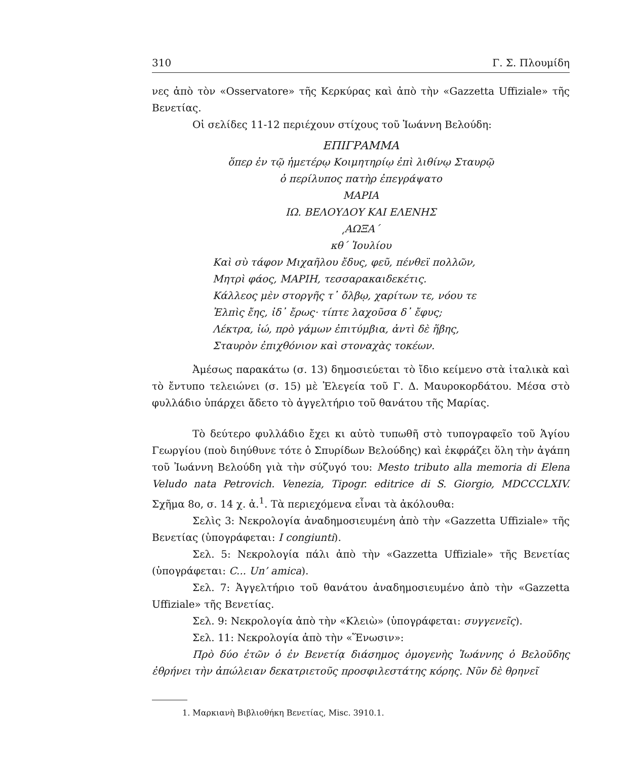310 Γ. Σ. Πλουμίδη
νες ἀπὸ τὸν «Osservatore» τῆς Κερκύρας καὶ ἀπὸ τὴν «Gazzetta Uffiziale» τῆς Βενετίας.
Οἱ σελίδες 11-12 περιέχουν στίχους τοῦ Ἰωάννη Βελούδη:
ΕΠΙΓΡΑΜΜΑ
ὅπερ ἐν τῷ ἡμετέρῳ Κοιμητηρίῳ ἐπὶ λιθίνῳ Σταυρῷ
ὁ περίλυπος πατὴρ ἐπεγράψατο
ΜΑΡΙΑ
ΙΩ. ΒΕΛΟΥΔΟΥ ΚΑΙ ΕΛΕΝΗΣ
͵ΑΩΞΑ΄
κθ΄ Ἰουλίου
Καὶ σὺ τάφον Μιχαῆλου ἔδυς, φεῦ, πένθεϊ πολλῶν,
Μητρὶ φάος, ΜΑΡΙΗ, τεσσαρακαιδεκέτις.
Κάλλεος μὲν στοργῆς τ᾽ ὄλβῳ, χαρίτων τε, νόου τε
Ἐλπὶς ἔης, ἰδ᾽ ἔρως· τίπτε λαχοῦσα δ᾽ ἔφυς;
Λέκτρα, ἰώ, πρὸ γάμων ἐπιτύμβια, ἀντὶ δὲ ἥβης,
Σταυρὸν ἐπιχθόνιον καὶ στοναχὰς τοκέων.
Ἀμέσως παρακάτω (σ. 13) δημοσιεύεται τὸ ἴδιο κείμενο στὰ ἰταλικὰ καὶ τὸ ἔντυπο τελειώνει (σ. 15) μὲ Ἐλεγεία τοῦ Γ. Δ. Μαυροκορδάτου. Μέσα στὸ φυλλάδιο ὑπάρχει ἄδετο τὸ ἀγγελτήριο τοῦ θανάτου τῆς Μαρίας.
Τὸ δεύτερο φυλλάδιο ἔχει κι αὐτὸ τυπωθῆ στὸ τυπογραφεῖο τοῦ Ἁγίου Γεωργίου (ποὺ διηύθυνε τότε ὁ Σπυρίδων Βελούδης) καὶ ἐκφράζει ὅλη τὴν ἀγάπη τοῦ Ἰωάννη Βελούδη γιὰ τὴν σύζυγό του: Mesto tributo alla memoria di Elena Veludo nata Petrovich. Venezia, Tipogr. editrice di S. Giorgio, MDCCCLXIV. Σχῆμα 8ο, σ. 14 χ. ἀ.<sup>1</sup>. Τὰ περιεχόμενα εἶναι τὰ ἀκόλουθα:
Σελὶς 3: Νεκρολογία ἀναδημοσιευμένη ἀπὸ τὴν «Gazzetta Uffiziale» τῆς Βενετίας (ὑπογράφεται: I congiunti).
Σελ. 5: Νεκρολογία πάλι ἀπὸ τὴν «Gazzetta Uffiziale» τῆς Βενετίας (ὑπογράφεται: C... Un’ amica).
Σελ. 7: Ἀγγελτήριο τοῦ θανάτου ἀναδημοσιευμένο ἀπὸ τὴν «Gazzetta Uffiziale» τῆς Βενετίας.
Σελ. 9: Νεκρολογία ἀπὸ τὴν «Κλειὼ» (ὑπογράφεται: συγγενεῖς).
Σελ. 11: Νεκρολογία ἀπὸ τὴν «Ἕνωσιν»:
Πρὸ δύο ἐτῶν ὁ ἐν Βενετίᾳ διάσημος ὁμογενὴς Ἰωάννης ὁ Βελοῦδης ἐθρήνει τὴν ἀπώλειαν δεκατριετοῦς προσφιλεστάτης κόρης. Νῦν δὲ θρηνεῖ
1. Μαρκιανὴ Βιβλιοθήκη Βενετίας, Misc. 3910.1.